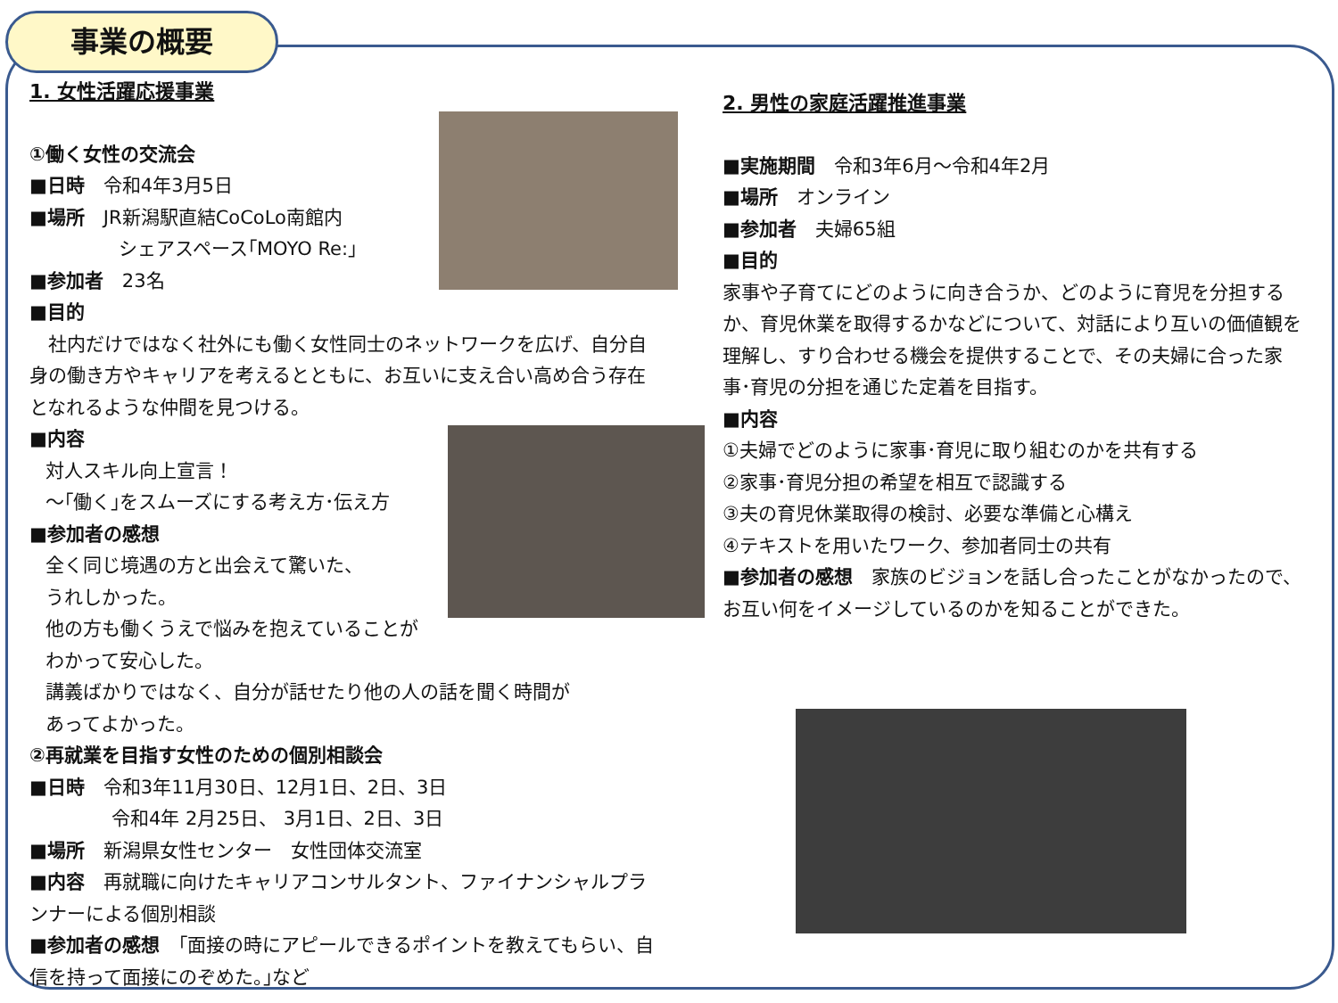事業の概要
1. 女性活躍応援事業
①働く女性の交流会
■日時　令和4年3月5日
■場所　JR新潟駅直結CoCoLo南館内
シェアスペース｢MOYO Re:｣
■参加者　23名
■目的
　社内だけではなく社外にも働く女性同士のネットワークを広げ、自分自身の働き方やキャリアを考えるとともに、お互いに支え合い高め合う存在となれるような仲間を見つける。
■内容
対人スキル向上宣言！
～｢働く｣をスムーズにする考え方･伝え方
■参加者の感想
全く同じ境遇の方と出会えて驚いた、
うれしかった。
他の方も働くうえで悩みを抱えていることが
わかって安心した。
講義ばかりではなく、自分が話せたり他の人の話を聞く時間が
あってよかった。
②再就業を目指す女性のための個別相談会
■日時　令和3年11月30日、12月1日、2日、3日
令和4年 2月25日、 3月1日、2日、3日
■場所　新潟県女性センター　女性団体交流室
■内容　再就職に向けたキャリアコンサルタント、ファイナンシャルプランナーによる個別相談
■参加者の感想　｢面接の時にアピールできるポイントを教えてもらい、自信を持って面接にのぞめた。｣など
2. 男性の家庭活躍推進事業
■実施期間　令和3年6月～令和4年2月
■場所　オンライン
■参加者　夫婦65組
■目的
家事や子育てにどのように向き合うか、どのように育児を分担するか、育児休業を取得するかなどについて、対話により互いの価値観を理解し、すり合わせる機会を提供することで、その夫婦に合った家事･育児の分担を通じた定着を目指す。
■内容
①夫婦でどのように家事･育児に取り組むのかを共有する
②家事･育児分担の希望を相互で認識する
③夫の育児休業取得の検討、必要な準備と心構え
④テキストを用いたワーク、参加者同士の共有
■参加者の感想　家族のビジョンを話し合ったことがなかったので、お互い何をイメージしているのかを知ることができた。